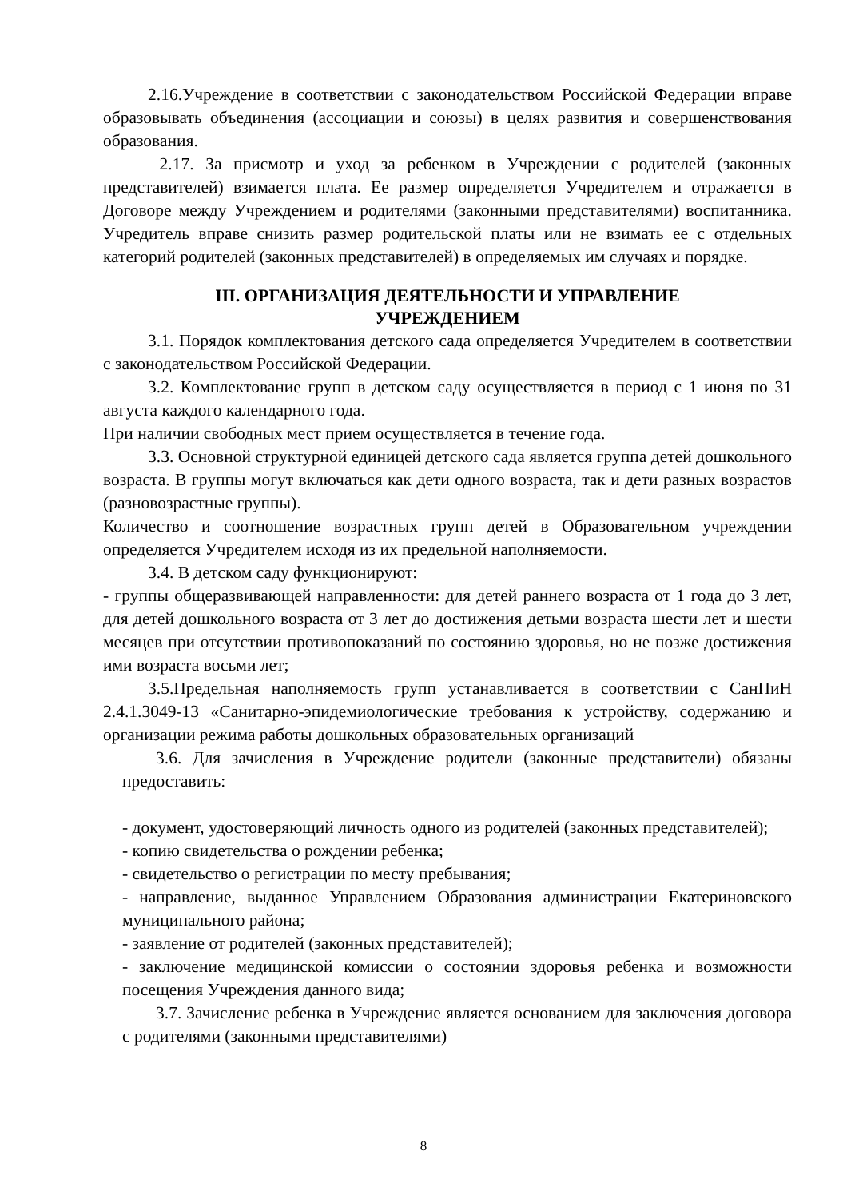2.16.Учреждение в соответствии с законодательством Российской Федерации вправе образовывать объединения (ассоциации и союзы) в целях развития и совершенствования образования.
2.17. За присмотр и уход за ребенком в Учреждении с родителей (законных представителей) взимается плата. Ее размер определяется Учредителем и отражается в Договоре между Учреждением и родителями (законными представителями) воспитанника. Учредитель вправе снизить размер родительской платы или не взимать ее с отдельных категорий родителей (законных представителей) в определяемых им случаях и порядке.
III. ОРГАНИЗАЦИЯ ДЕЯТЕЛЬНОСТИ И УПРАВЛЕНИЕ
УЧРЕЖДЕНИЕМ
3.1. Порядок комплектования детского сада определяется Учредителем в соответствии с законодательством Российской Федерации.
3.2. Комплектование групп в детском саду осуществляется в период с 1 июня по 31 августа каждого календарного года.
При наличии свободных мест прием осуществляется в течение года.
3.3. Основной структурной единицей детского сада является группа детей дошкольного возраста. В группы могут включаться как дети одного возраста, так и дети разных возрастов (разновозрастные группы).
Количество и соотношение возрастных групп детей в Образовательном учреждении определяется Учредителем исходя из их предельной наполняемости.
3.4. В детском саду функционируют:
- группы общеразвивающей направленности: для детей раннего возраста от 1 года до 3 лет, для детей дошкольного возраста от 3 лет до достижения детьми возраста шести лет и шести месяцев при отсутствии противопоказаний по состоянию здоровья, но не позже достижения ими возраста восьми лет;
3.5.Предельная наполняемость групп устанавливается в соответствии с СанПиН 2.4.1.3049-13 «Санитарно-эпидемиологические требования к устройству, содержанию и организации режима работы дошкольных образовательных организаций
3.6. Для зачисления в Учреждение родители (законные представители) обязаны предоставить:
- документ, удостоверяющий личность одного из родителей (законных представителей);
- копию свидетельства о рождении ребенка;
- свидетельство о регистрации по месту пребывания;
- направление, выданное Управлением Образования администрации Екатериновского муниципального района;
- заявление от родителей (законных представителей);
- заключение медицинской комиссии о состоянии здоровья ребенка и возможности посещения Учреждения данного вида;
3.7. Зачисление ребенка в Учреждение является основанием для заключения договора с родителями (законными представителями)
8